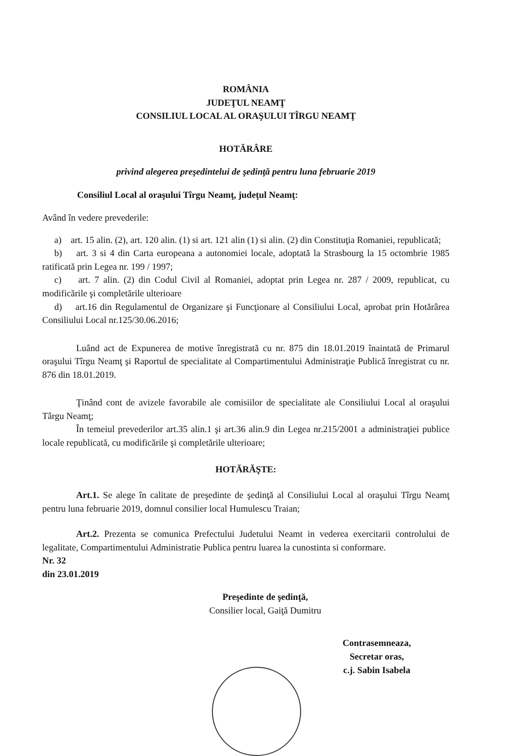ROMÂNIA
JUDEŢUL NEAMŢ
CONSILIUL LOCAL AL ORAŞULUI TÎRGU NEAMŢ
HOTĂRÂRE
privind alegerea preşedintelui de şedinţă pentru luna februarie 2019
Consiliul Local al oraşului Tîrgu Neamţ, judeţul Neamţ:
Având în vedere prevederile:
a) art. 15 alin. (2), art. 120 alin. (1) si art. 121 alin (1) si alin. (2) din Constituţia Romaniei, republicată;
b) art. 3 si 4 din Carta europeana a autonomiei locale, adoptată la Strasbourg la 15 octombrie 1985 ratificată prin Legea nr. 199 / 1997;
c) art. 7 alin. (2) din Codul Civil al Romaniei, adoptat prin Legea nr. 287 / 2009, republicat, cu modificările şi completările ulterioare
d) art.16 din Regulamentul de Organizare şi Funcţionare al Consiliului Local, aprobat prin Hotărârea Consiliului Local nr.125/30.06.2016;
Luând act de Expunerea de motive înregistrată cu nr. 875 din 18.01.2019 înaintată de Primarul oraşului Tîrgu Neamţ şi Raportul de specialitate al Compartimentului Administraţie Publică înregistrat cu nr. 876 din 18.01.2019.
Ţinând cont de avizele favorabile ale comisiilor de specialitate ale Consiliului Local al oraşului Târgu Neamţ;
În temeiul prevederilor art.35 alin.1 şi art.36 alin.9 din Legea nr.215/2001 a administraţiei publice locale republicată, cu modificările şi completările ulterioare;
HOTĂRĂŞTE:
Art.1. Se alege în calitate de preşedinte de şedinţă al Consiliului Local al oraşului Tîrgu Neamţ pentru luna februarie 2019, domnul consilier local Humulescu Traian;
Art.2. Prezenta se comunica Prefectului Judetului Neamt in vederea exercitarii controlului de legalitate, Compartimentului Administratie Publica pentru luarea la cunostinta si conformare.
Nr. 32
din 23.01.2019
Preşedinte de şedinţă,
Consilier local, Gaiţă Dumitru
Contrasemneaza,
Secretar oras,
c.j. Sabin Isabela